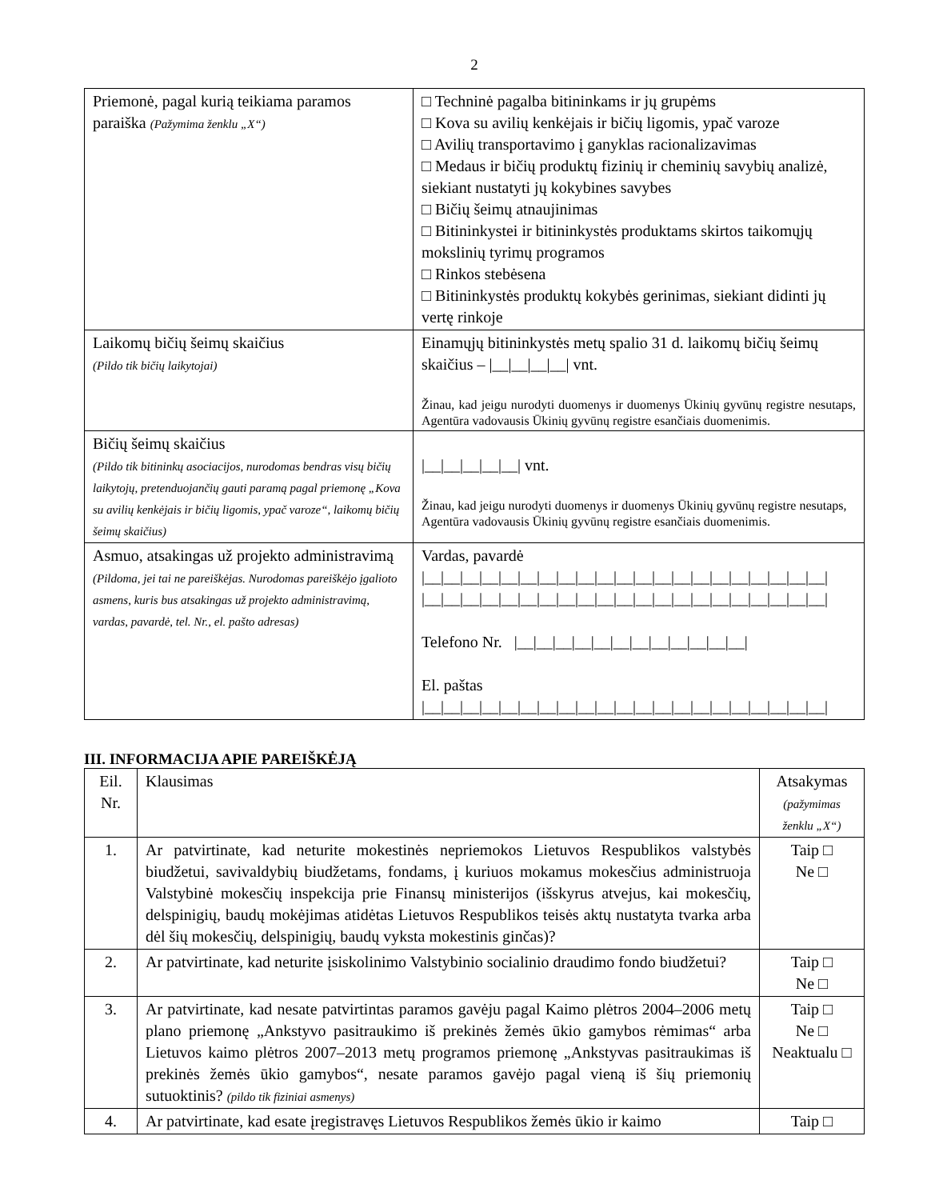2
| Priemonė, pagal kurią teikiama paramos paraiška (Pažymima ženklu „X“) | □ Techninė pagalba bitininkams ir jų grupėms □ Kova su avilių kenkėjais ir bičių ligomis, ypač varoze □ Avilių transportavimo į ganyklas racionalizavimas □ Medaus ir bičių produktų fizinių ir cheminių savybių analizė, siekiant nustatyti jų kokybines savybes □ Bičių šeimų atnaujinimas □ Bitininkystei ir bitininkystės produktams skirtos taikomųjų mokslinių tyrimų programos □ Rinkos stebėsena □ Bitininkystės produktų kokybės gerinimas, siekiant didinti jų vertę rinkoje |
| Laikomų bičių šeimų skaičius (Pildo tik bičių laikytojai) | Einamųjų bitininkystės metų spalio 31 d. laikomų bičių šeimų skaičius – /__/__/__/__/ vnt. Žinau, kad jeigu nurodyti duomenys ir duomenys Ūkinių gyvūnų registre nesutaps, Agentūra vadovausis Ūkinių gyvūnų registre esančiais duomenimis. |
| Bičių šeimų skaičius (Pildo tik bitininkų asociacijos, nurodomas bendras visų bičių laikytojų, pretenduojančių gauti paramą pagal priemonę „Kova su avilių kenkėjais ir bičių ligomis, ypač varoze“, laikomų bičių šeimų skaičius) | /__/__/__/__/__/ vnt. Žinau, kad jeigu nurodyti duomenys ir duomenys Ūkinių gyvūnų registre nesutaps, Agentūra vadovausis Ūkinių gyvūnų registre esančiais duomenimis. |
| Asmuo, atsakingas už projekto administravimą (Pildoma, jei tai ne pareiškėjas. Nurodomas pareiškėjo įgalioto asmens, kuris bus atsakingas už projekto administravimą, vardas, pavardė, tel. Nr., el. pašto adresas) | Vardas, pavardė /__/__/__/__/__/__/__/__/__/__/__/__/__/__/__/__/__/__/__/__/__/ /__/__/__/__/__/__/__/__/__/__/__/__/__/__/__/__/__/__/__/__/__/ Telefono Nr. /__/__/__/__/__/__/__/__/__/__/__/__/ El. paštas /__/__/__/__/__/__/__/__/__/__/__/__/__/__/__/__/__/__/__/__/__/ |
III. INFORMACIJA APIE PAREIŠKĖJĄ
| Eil. Nr. | Klausimas | Atsakymas (pažymimas ženklu „X“) |
| --- | --- | --- |
| 1. | Ar patvirtinate, kad neturite mokestinės nepriemokos Lietuvos Respublikos valstybės biudžetui, savivaldybių biudžetams, fondams, į kuriuos mokamus mokesčius administruoja Valstybinė mokesčių inspekcija prie Finansų ministerijos (išskyrus atvejus, kai mokesčių, delspinigių, baudų mokėjimas atidėtas Lietuvos Respublikos teisės aktų nustatyta tvarka arba dėl šių mokesčių, delspinigių, baudų vyksta mokestinis ginčas)? | Taip □ Ne □ |
| 2. | Ar patvirtinate, kad neturite įsiskolinimo Valstybinio socialinio draudimo fondo biudžetui? | Taip □ Ne □ |
| 3. | Ar patvirtinate, kad nesate patvirtintas paramos gavėju pagal Kaimo plėtros 2004–2006 metų plano priemonę „Ankstyvo pasitraukimo iš prekinės žemės ūkio gamybos rėmimas“ arba Lietuvos kaimo plėtros 2007–2013 metų programos priemonę „Ankstyvas pasitraukimas iš prekinės žemės ūkio gamybos“, nesate paramos gavėjo pagal vieną iš šių priemonių sutuoktinis? (pildo tik fiziniai asmenys) | Taip □ Ne □ Neaktualu □ |
| 4. | Ar patvirtinate, kad esate įregistravęs Lietuvos Respublikos žemės ūkio ir kaimo | Taip □ |